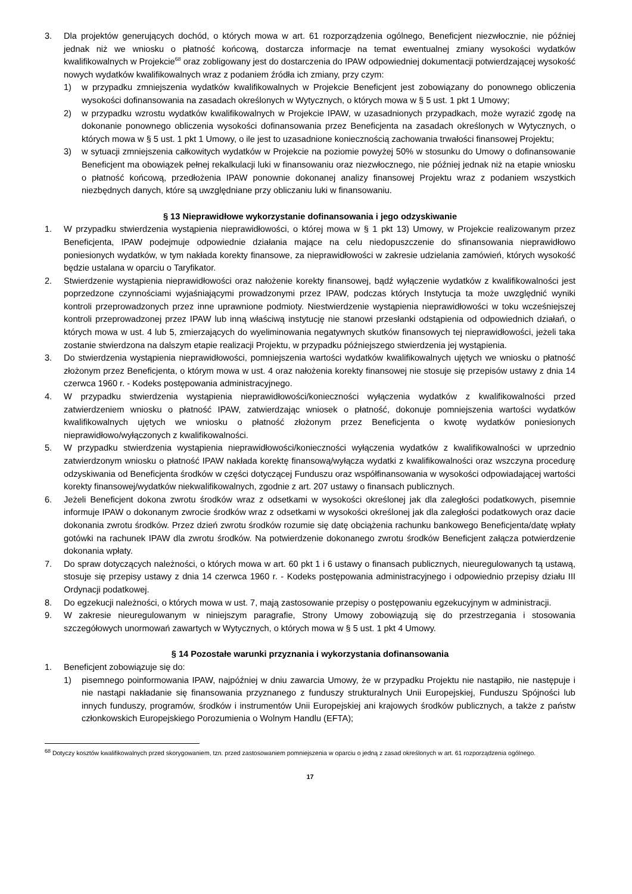3. Dla projektów generujących dochód, o których mowa w art. 61 rozporządzenia ogólnego, Beneficjent niezwłocznie, nie później jednak niż we wniosku o płatność końcową, dostarcza informacje na temat ewentualnej zmiany wysokości wydatków kwalifikowalnych w Projekcie<sup>68</sup> oraz zobligowany jest do dostarczenia do IPAW odpowiedniej dokumentacji potwierdzającej wysokość nowych wydatków kwalifikowalnych wraz z podaniem źródła ich zmiany, przy czym:
1) w przypadku zmniejszenia wydatków kwalifikowalnych w Projekcie Beneficjent jest zobowiązany do ponownego obliczenia wysokości dofinansowania na zasadach określonych w Wytycznych, o których mowa w § 5 ust. 1 pkt 1 Umowy;
2) w przypadku wzrostu wydatków kwalifikowalnych w Projekcie IPAW, w uzasadnionych przypadkach, może wyrazić zgodę na dokonanie ponownego obliczenia wysokości dofinansowania przez Beneficjenta na zasadach określonych w Wytycznych, o których mowa w § 5 ust. 1 pkt 1 Umowy, o ile jest to uzasadnione koniecznością zachowania trwałości finansowej Projektu;
3) w sytuacji zmniejszenia całkowitych wydatków w Projekcie na poziomie powyżej 50% w stosunku do Umowy o dofinansowanie Beneficjent ma obowiązek pełnej rekalkulacji luki w finansowaniu oraz niezwłocznego, nie później jednak niż na etapie wniosku o płatność końcową, przedłożenia IPAW ponownie dokonanej analizy finansowej Projektu wraz z podaniem wszystkich niezbędnych danych, które są uwzględniane przy obliczaniu luki w finansowaniu.
§ 13 Nieprawidłowe wykorzystanie dofinansowania i jego odzyskiwanie
1. W przypadku stwierdzenia wystąpienia nieprawidłowości, o której mowa w § 1 pkt 13) Umowy, w Projekcie realizowanym przez Beneficjenta, IPAW podejmuje odpowiednie działania mające na celu niedopuszczenie do sfinansowania nieprawidłowo poniesionych wydatków, w tym nakłada korekty finansowe, za nieprawidłowości w zakresie udzielania zamówień, których wysokość będzie ustalana w oparciu o Taryfikator.
2. Stwierdzenie wystąpienia nieprawidłowości oraz nałożenie korekty finansowej, bądź wyłączenie wydatków z kwalifikowalności jest poprzedzone czynnościami wyjaśniającymi prowadzonymi przez IPAW, podczas których Instytucja ta może uwzględnić wyniki kontroli przeprowadzonych przez inne uprawnione podmioty. Niestwierdzenie wystąpienia nieprawidłowości w toku wcześniejszej kontroli przeprowadzonej przez IPAW lub inną właściwą instytucję nie stanowi przesłanki odstąpienia od odpowiednich działań, o których mowa w ust. 4 lub 5, zmierzających do wyeliminowania negatywnych skutków finansowych tej nieprawidłowości, jeżeli taka zostanie stwierdzona na dalszym etapie realizacji Projektu, w przypadku późniejszego stwierdzenia jej wystąpienia.
3. Do stwierdzenia wystąpienia nieprawidłowości, pomniejszenia wartości wydatków kwalifikowalnych ujętych we wniosku o płatność złożonym przez Beneficjenta, o którym mowa w ust. 4 oraz nałożenia korekty finansowej nie stosuje się przepisów ustawy z dnia 14 czerwca 1960 r. - Kodeks postępowania administracyjnego.
4. W przypadku stwierdzenia wystąpienia nieprawidłowości/konieczności wyłączenia wydatków z kwalifikowalności przed zatwierdzeniem wniosku o płatność IPAW, zatwierdzając wniosek o płatność, dokonuje pomniejszenia wartości wydatków kwalifikowalnych ujętych we wniosku o płatność złożonym przez Beneficjenta o kwotę wydatków poniesionych nieprawidłowo/wyłączonych z kwalifikowalności.
5. W przypadku stwierdzenia wystąpienia nieprawidłowości/konieczności wyłączenia wydatków z kwalifikowalności w uprzednio zatwierdzonym wniosku o płatność IPAW nakłada korektę finansową/wyłącza wydatki z kwalifikowalności oraz wszczyna procedurę odzyskiwania od Beneficjenta środków w części dotyczącej Funduszu oraz współfinansowania w wysokości odpowiadającej wartości korekty finansowej/wydatków niekwalifikowalnych, zgodnie z art. 207 ustawy o finansach publicznych.
6. Jeżeli Beneficjent dokona zwrotu środków wraz z odsetkami w wysokości określonej jak dla zaległości podatkowych, pisemnie informuje IPAW o dokonanym zwrocie środków wraz z odsetkami w wysokości określonej jak dla zaległości podatkowych oraz dacie dokonania zwrotu środków. Przez dzień zwrotu środków rozumie się datę obciążenia rachunku bankowego Beneficjenta/datę wpłaty gotówki na rachunek IPAW dla zwrotu środków. Na potwierdzenie dokonanego zwrotu środków Beneficjent załącza potwierdzenie dokonania wpłaty.
7. Do spraw dotyczących należności, o których mowa w art. 60 pkt 1 i 6 ustawy o finansach publicznych, nieuregulowanych tą ustawą, stosuje się przepisy ustawy z dnia 14 czerwca 1960 r. - Kodeks postępowania administracyjnego i odpowiednio przepisy działu III Ordynacji podatkowej.
8. Do egzekucji należności, o których mowa w ust. 7, mają zastosowanie przepisy o postępowaniu egzekucyjnym w administracji.
9. W zakresie nieuregulowanym w niniejszym paragrafie, Strony Umowy zobowiązują się do przestrzegania i stosowania szczegółowych unormowań zawartych w Wytycznych, o których mowa w § 5 ust. 1 pkt 4 Umowy.
§ 14 Pozostałe warunki przyznania i wykorzystania dofinansowania
1. Beneficjent zobowiązuje się do:
1) pisemnego poinformowania IPAW, najpóźniej w dniu zawarcia Umowy, że w przypadku Projektu nie nastąpiło, nie następuje i nie nastąpi nakładanie się finansowania przyznanego z funduszy strukturalnych Unii Europejskiej, Funduszu Spójności lub innych funduszy, programów, środków i instrumentów Unii Europejskiej ani krajowych środków publicznych, a także z państw członkowskich Europejskiego Porozumienia o Wolnym Handlu (EFTA);
<sup>68</sup> Dotyczy kosztów kwalifikowalnych przed skorygowaniem, tzn. przed zastosowaniem pomniejszenia w oparciu o jedną z zasad określonych w art. 61 rozporządzenia ogólnego.
17